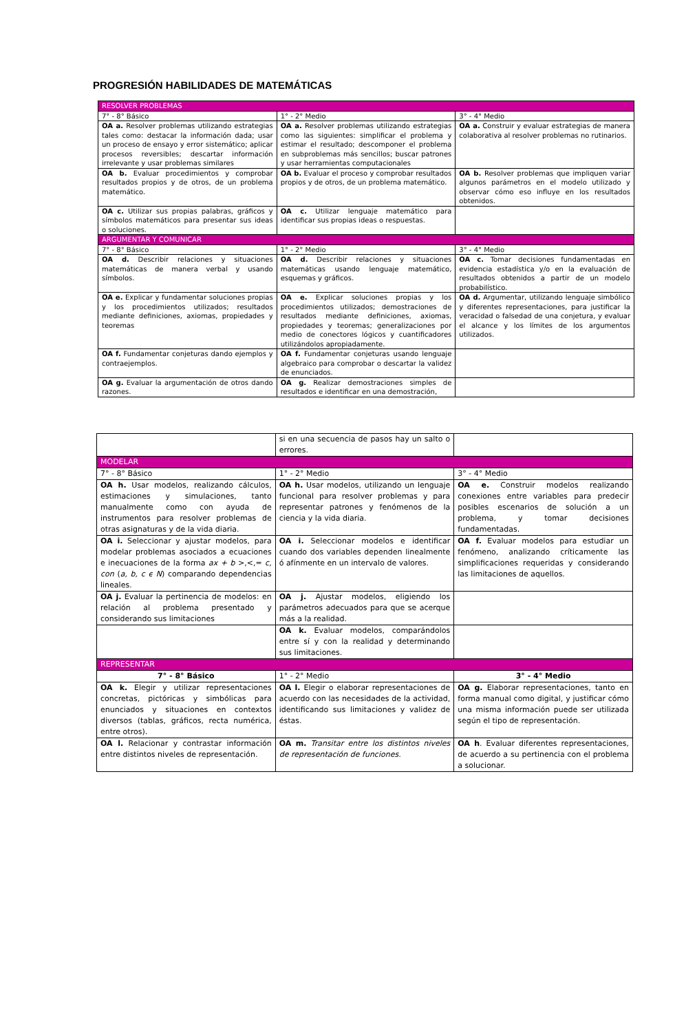PROGRESIÓN HABILIDADES DE MATEMÁTICAS
| RESOLVER PROBLEMAS | | |
| 7° - 8° Básico | 1° - 2° Medio | 3° - 4° Medio |
| OA a. Resolver problemas utilizando estrategias tales como: destacar la información dada; usar un proceso de ensayo y error sistemático; aplicar procesos reversibles; descartar información irrelevante y usar problemas similares | OA a. Resolver problemas utilizando estrategias como las siguientes: simplificar el problema y estimar el resultado; descomponer el problema en subproblemas más sencillos; buscar patrones y usar herramientas computacionales | OA a. Construir y evaluar estrategias de manera colaborativa al resolver problemas no rutinarios. |
| OA b. Evaluar procedimientos y comprobar resultados propios y de otros, de un problema matemático. | OA b. Evaluar el proceso y comprobar resultados propios y de otros, de un problema matemático. | OA b. Resolver problemas que impliquen variar algunos parámetros en el modelo utilizado y observar cómo eso influye en los resultados obtenidos. |
| OA c. Utilizar sus propias palabras, gráficos y símbolos matemáticos para presentar sus ideas o soluciones. | OA c. Utilizar lenguaje matemático para identificar sus propias ideas o respuestas. | |
| ARGUMENTAR Y COMUNICAR | | |
| 7° - 8° Básico | 1° - 2° Medio | 3° - 4° Medio |
| OA d. Describir relaciones y situaciones matemáticas de manera verbal y usando símbolos. | OA d. Describir relaciones y situaciones matemáticas usando lenguaje matemático, esquemas y gráficos. | OA c. Tomar decisiones fundamentadas en evidencia estadística y/o en la evaluación de resultados obtenidos a partir de un modelo probabilístico. |
| OA e. Explicar y fundamentar soluciones propias y los procedimientos utilizados; resultados mediante definiciones, axiomas, propiedades y teoremas | OA e. Explicar soluciones propias y los procedimientos utilizados; demostraciones de resultados mediante definiciones, axiomas, propiedades y teoremas; generalizaciones por medio de conectores lógicos y cuantificadores utilizándolos apropiadamente. | OA d. Argumentar, utilizando lenguaje simbólico y diferentes representaciones, para justificar la veracidad o falsedad de una conjetura, y evaluar el alcance y los límites de los argumentos utilizados. |
| OA f. Fundamentar conjeturas dando ejemplos y contraejemplos. | OA f. Fundamentar conjeturas usando lenguaje algebraico para comprobar o descartar la validez de enunciados. | |
| OA g. Evaluar la argumentación de otros dando razones. | OA g. Realizar demostraciones simples de resultados e identificar en una demostración, | |
| | si en una secuencia de pasos hay un salto o errores. | |
| MODELAR | | |
| 7° - 8° Básico | 1° - 2° Medio | 3° - 4° Medio |
| OA h. Usar modelos, realizando cálculos, estimaciones y simulaciones, tanto manualmente como con ayuda de instrumentos para resolver problemas de otras asignaturas y de la vida diaria. | OA h. Usar modelos, utilizando un lenguaje funcional para resolver problemas y para representar patrones y fenómenos de la ciencia y la vida diaria. | OA e. Construir modelos realizando conexiones entre variables para predecir posibles escenarios de solución a un problema, y tomar decisiones fundamentadas. |
| OA i. Seleccionar y ajustar modelos, para modelar problemas asociados a ecuaciones e inecuaciones de la forma ax + b >,<,= c, con ( a, b, c ϵ N ) comparando dependencias lineales. | OA i. Seleccionar modelos e identificar cuando dos variables dependen linealmente ó afínmente en un intervalo de valores. | OA f. Evaluar modelos para estudiar un fenómeno, analizando críticamente las simplificaciones requeridas y considerando las limitaciones de aquellos. |
| OA j. Evaluar la pertinencia de modelos: en relación al problema presentado y considerando sus limitaciones | OA j. Ajustar modelos, eligiendo los parámetros adecuados para que se acerque más a la realidad. | |
| | OA k. Evaluar modelos, comparándolos entre sí y con la realidad y determinando sus limitaciones. | |
| REPRESENTAR | | |
| 7° - 8° Básico | 1° - 2° Medio | 3° - 4° Medio |
| OA k. Elegir y utilizar representaciones concretas, pictóricas y simbólicas para enunciados y situaciones en contextos diversos (tablas, gráficos, recta numérica, entre otros). | OA l. Elegir o elaborar representaciones de acuerdo con las necesidades de la actividad, identificando sus limitaciones y validez de éstas. | OA g. Elaborar representaciones, tanto en forma manual como digital, y justificar cómo una misma información puede ser utilizada según el tipo de representación. |
| OA l. Relacionar y contrastar información entre distintos niveles de representación. | OA m. Transitar entre los distintos niveles de representación de funciones. | OA h . Evaluar diferentes representaciones, de acuerdo a su pertinencia con el problema a solucionar. |